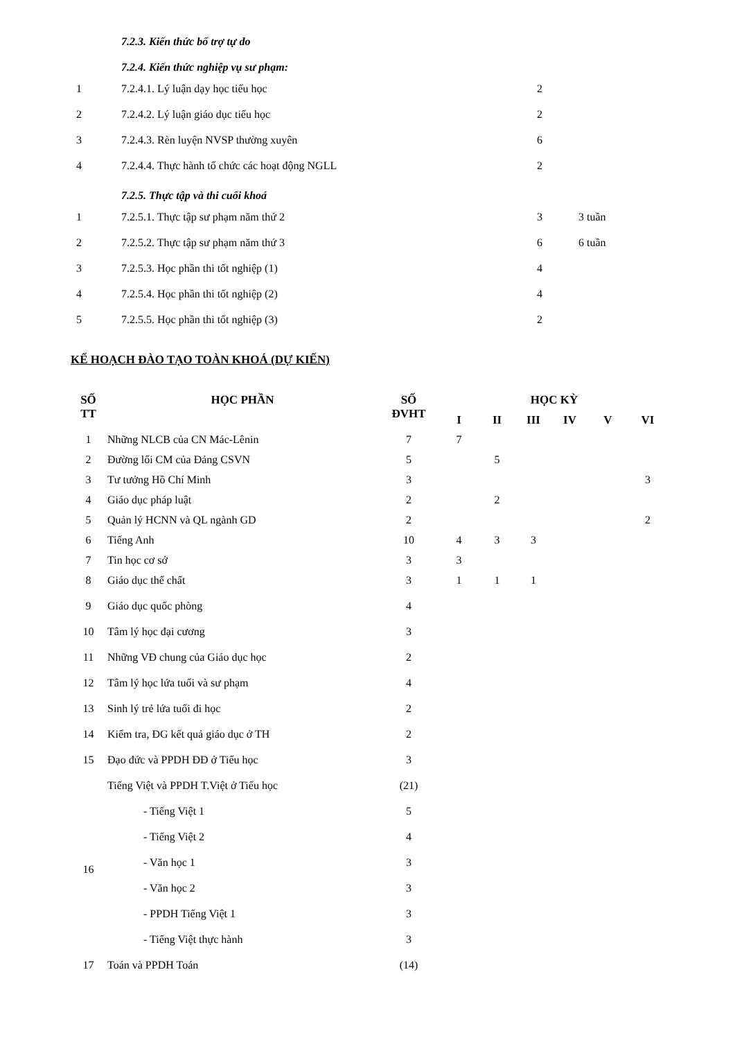7.2.3. Kiến thức bổ trợ tự do
7.2.4. Kiến thức nghiệp vụ sư phạm:
| 1 | 7.2.4.1. Lý luận dạy học tiểu học | 2 | |
| 2 | 7.2.4.2. Lý luận giáo dục tiểu học | 2 | |
| 3 | 7.2.4.3. Rèn luyện NVSP thường xuyên | 6 | |
| 4 | 7.2.4.4. Thực hành tổ chức các hoạt động NGLL | 2 | |
7.2.5. Thực tập và thi cuối khoá
| 1 | 7.2.5.1. Thực tập sư phạm năm thứ 2 | 3 | 3 tuần |
| 2 | 7.2.5.2. Thực tập sư phạm năm thứ 3 | 6 | 6 tuần |
| 3 | 7.2.5.3. Học phần thi tốt nghiệp (1) | 4 | |
| 4 | 7.2.5.4. Học phần thi tốt nghiệp (2) | 4 | |
| 5 | 7.2.5.5. Học phần thi tốt nghiệp (3) | 2 | |
KẾ HOẠCH ĐÀO TẠO TOÀN KHOÁ (DỰ KIẾN)
| SỐ TT | HỌC PHẦN | SỐ ĐVHT | HỌC KỲ | | | | | |
| --- | --- | --- | --- | --- | --- | --- | --- | --- |
| | | | I | II | III | IV | V | VI |
| 1 | Những NLCB của CN Mác-Lênin | 7 | 7 | | | | | |
| 2 | Đường lối CM của Đảng CSVN | 5 | | 5 | | | | |
| 3 | Tư tưởng Hồ Chí Minh | 3 | | | | | | 3 |
| 4 | Giáo dục pháp luật | 2 | | 2 | | | | |
| 5 | Quản lý HCNN và QL ngành GD | 2 | | | | | | 2 |
| 6 | Tiếng Anh | 10 | 4 | 3 | 3 | | | |
| 7 | Tin học cơ sở | 3 | 3 | | | | | |
| 8 | Giáo dục thể chất | 3 | 1 | 1 | 1 | | | |
| 9 | Giáo dục quốc phòng | 4 | | | | | | |
| 10 | Tâm lý học đại cương | 3 | | | | | | |
| 11 | Những VĐ chung của Giáo dục học | 2 | | | | | | |
| 12 | Tâm lý học lứa tuổi và sư phạm | 4 | | | | | | |
| 13 | Sinh lý trẻ lứa tuổi đi học | 2 | | | | | | |
| 14 | Kiểm tra, ĐG kết quả giáo dục ở TH | 2 | | | | | | |
| 15 | Đạo đức và PPDH ĐĐ ở Tiểu học | 3 | | | | | | |
| 16 | Tiếng Việt và PPDH T.Việt ở Tiểu học | (21) | | | | | | |
| | - Tiếng Việt 1 | 5 | | | | | | |
| | - Tiếng Việt 2 | 4 | | | | | | |
| | - Văn học 1 | 3 | | | | | | |
| | - Văn học 2 | 3 | | | | | | |
| | - PPDH Tiếng Việt 1 | 3 | | | | | | |
| | - Tiếng Việt thực hành | 3 | | | | | | |
| 17 | Toán và PPDH Toán | (14) | | | | | | |